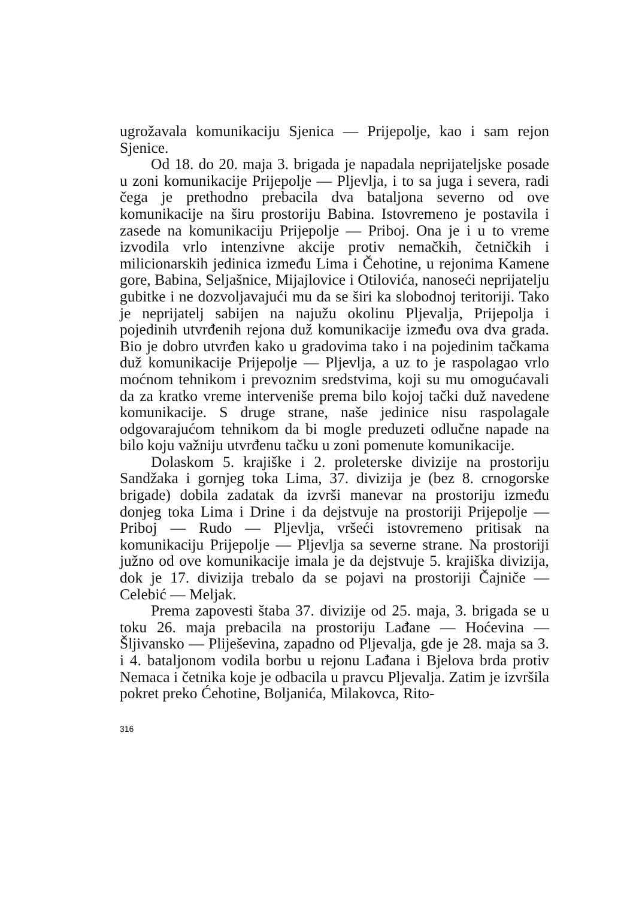ugrožavala komunikaciju Sjenica — Prijepolje, kao i sam rejon Sjenice.
Od 18. do 20. maja 3. brigada je napadala neprijateljske posade u zoni komunikacije Prijepolje — Pljevlja, i to sa juga i severa, radi čega je prethodno prebacila dva bataljona severno od ove komunikacije na širu prostoriju Babina. Istovremeno je postavila i zasede na komunikaciju Prijepolje — Priboj. Ona je i u to vreme izvodila vrlo intenzivne akcije protiv nemačkih, četničkih i milicionarskih jedinica između Lima i Čehotine, u rejonima Kamene gore, Babina, Seljašnice, Mijajlovice i Otilovića, nanoseći neprijatelju gubitke i ne dozvoljavajući mu da se širi ka slobodnoj teritoriji. Tako je neprijatelj sabijen na najužu okolinu Pljevalja, Prijepolja i pojedinih utvrđenih rejona duž komunikacije između ova dva grada. Bio je dobro utvrđen kako u gradovima tako i na pojedinim tačkama duž komunikacije Prijepolje — Pljevlja, a uz to je raspolagao vrlo moćnom tehnikom i prevoznim sredstvima, koji su mu omogućavali da za kratko vreme interveniše prema bilo kojoj tački duž navedene komunikacije. S druge strane, naše jedinice nisu raspolagale odgovarajućom tehnikom da bi mogle preduzeti odlučne napade na bilo koju važniju utvrđenu tačku u zoni pomenute komunikacije.
Dolaskom 5. krajiške i 2. proleterske divizije na prostoriju Sandžaka i gornjeg toka Lima, 37. divizija je (bez 8. crnogorske brigade) dobila zadatak da izvrši manevar na prostoriju između donjeg toka Lima i Drine i da dejstvuje na prostoriji Prijepolje — Priboj — Rudo — Pljevlja, vršeći istovremeno pritisak na komunikaciju Prijepolje — Pljevlja sa severne strane. Na prostoriji južno od ove komunikacije imala je da dejstvuje 5. krajiška divizija, dok je 17. divizija trebalo da se pojavi na prostoriji Čajniče — Celebić — Meljak.
Prema zapovesti štaba 37. divizije od 25. maja, 3. brigada se u toku 26. maja prebacila na prostoriju Lađane — Hoćevina — Šljivansko — Pliješevina, zapadno od Pljevalja, gde je 28. maja sa 3. i 4. bataljonom vodila borbu u rejonu Lađana i Bjelova brda protiv Nemaca i četnika koje je odbacila u pravcu Pljevalja. Zatim je izvršila pokret preko Ćehotine, Boljanića, Milakovca, Rito-
316